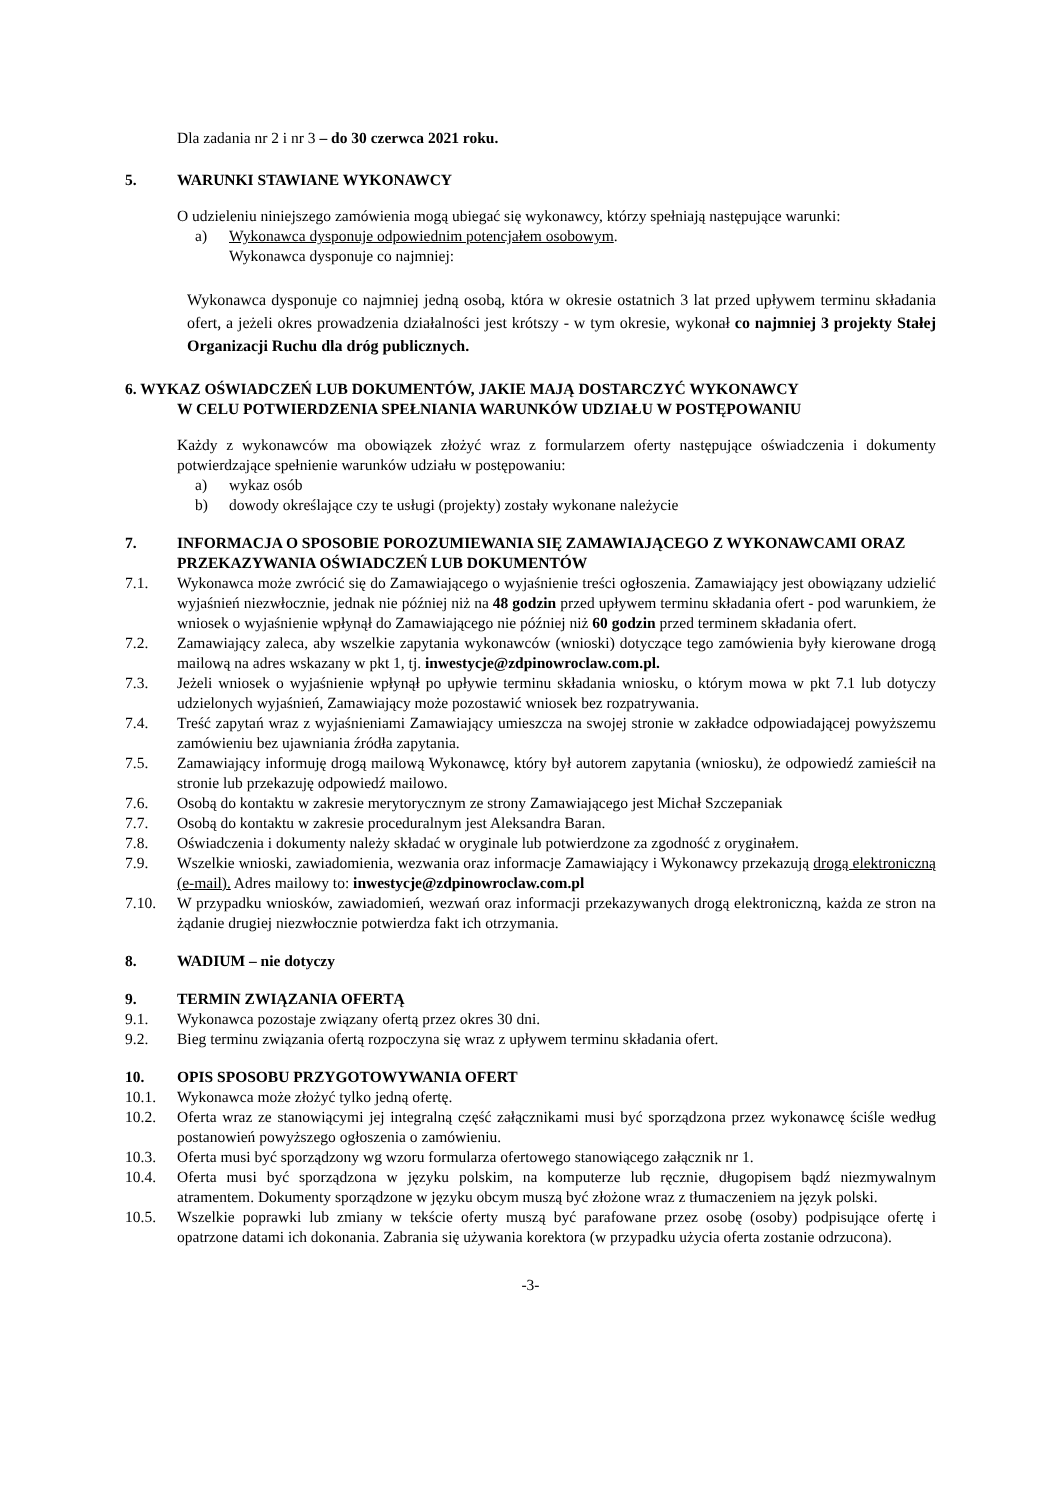Dla zadania nr 2 i nr 3 – do 30 czerwca 2021 roku.
5. WARUNKI STAWIANE WYKONAWCY
O udzieleniu niniejszego zamówienia mogą ubiegać się wykonawcy, którzy spełniają następujące warunki:
a) Wykonawca dysponuje odpowiednim potencjałem osobowym.
Wykonawca dysponuje co najmniej:
Wykonawca dysponuje co najmniej jedną osobą, która w okresie ostatnich 3 lat przed upływem terminu składania ofert, a jeżeli okres prowadzenia działalności jest krótszy - w tym okresie, wykonał co najmniej 3 projekty Stałej Organizacji Ruchu dla dróg publicznych.
6. WYKAZ OŚWIADCZEŃ LUB DOKUMENTÓW, JAKIE MAJĄ DOSTARCZYĆ WYKONAWCY
W CELU POTWIERDZENIA SPEŁNIANIA WARUNKÓW UDZIAŁU W POSTĘPOWANIU
Każdy z wykonawców ma obowiązek złożyć wraz z formularzem oferty następujące oświadczenia i dokumenty potwierdzające spełnienie warunków udziału w postępowaniu:
a) wykaz osób
b) dowody określające czy te usługi (projekty) zostały wykonane należycie
7. INFORMACJA O SPOSOBIE POROZUMIEWANIA SIĘ ZAMAWIAJĄCEGO Z WYKONAWCAMI ORAZ PRZEKAZYWANIA OŚWIADCZEŃ LUB DOKUMENTÓW
7.1. Wykonawca może zwrócić się do Zamawiającego o wyjaśnienie treści ogłoszenia. Zamawiający jest obowiązany udzielić wyjaśnień niezwłocznie, jednak nie później niż na 48 godzin przed upływem terminu składania ofert - pod warunkiem, że wniosek o wyjaśnienie wpłynął do Zamawiającego nie później niż 60 godzin przed terminem składania ofert.
7.2. Zamawiający zaleca, aby wszelkie zapytania wykonawców (wnioski) dotyczące tego zamówienia były kierowane drogą mailową na adres wskazany w pkt 1, tj. inwestycje@zdpinowroclaw.com.pl.
7.3. Jeżeli wniosek o wyjaśnienie wpłynął po upływie terminu składania wniosku, o którym mowa w pkt 7.1 lub dotyczy udzielonych wyjaśnień, Zamawiający może pozostawić wniosek bez rozpatrywania.
7.4. Treść zapytań wraz z wyjaśnieniami Zamawiający umieszcza na swojej stronie w zakładce odpowiadającej powyższemu zamówieniu bez ujawniania źródła zapytania.
7.5. Zamawiający informuję drogą mailową Wykonawcę, który był autorem zapytania (wniosku), że odpowiedź zamieścił na stronie lub przekazuję odpowiedź mailowo.
7.6. Osobą do kontaktu w zakresie merytorycznym ze strony Zamawiającego jest Michał Szczepaniak
7.7. Osobą do kontaktu w zakresie proceduralnym jest Aleksandra Baran.
7.8. Oświadczenia i dokumenty należy składać w oryginale lub potwierdzone za zgodność z oryginałem.
7.9. Wszelkie wnioski, zawiadomienia, wezwania oraz informacje Zamawiający i Wykonawcy przekazują drogą elektroniczną (e-mail). Adres mailowy to: inwestycje@zdpinowroclaw.com.pl
7.10. W przypadku wniosków, zawiadomień, wezwań oraz informacji przekazywanych drogą elektroniczną, każda ze stron na żądanie drugiej niezwłocznie potwierdza fakt ich otrzymania.
8. WADIUM – nie dotyczy
9. TERMIN ZWIĄZANIA OFERTĄ
9.1. Wykonawca pozostaje związany ofertą przez okres 30 dni.
9.2. Bieg terminu związania ofertą rozpoczyna się wraz z upływem terminu składania ofert.
10. OPIS SPOSOBU PRZYGOTOWYWANIA OFERT
10.1. Wykonawca może złożyć tylko jedną ofertę.
10.2. Oferta wraz ze stanowiącymi jej integralną część załącznikami musi być sporządzona przez wykonawcę ściśle według postanowień powyższego ogłoszenia o zamówieniu.
10.3. Oferta musi być sporządzony wg wzoru formularza ofertowego stanowiącego załącznik nr 1.
10.4. Oferta musi być sporządzona w języku polskim, na komputerze lub ręcznie, długopisem bądź niezmywalnym atramentem. Dokumenty sporządzone w języku obcym muszą być złożone wraz z tłumaczeniem na język polski.
10.5. Wszelkie poprawki lub zmiany w tekście oferty muszą być parafowane przez osobę (osoby) podpisujące ofertę i opatrzone datami ich dokonania. Zabrania się używania korektora (w przypadku użycia oferta zostanie odrzucona).
-3-